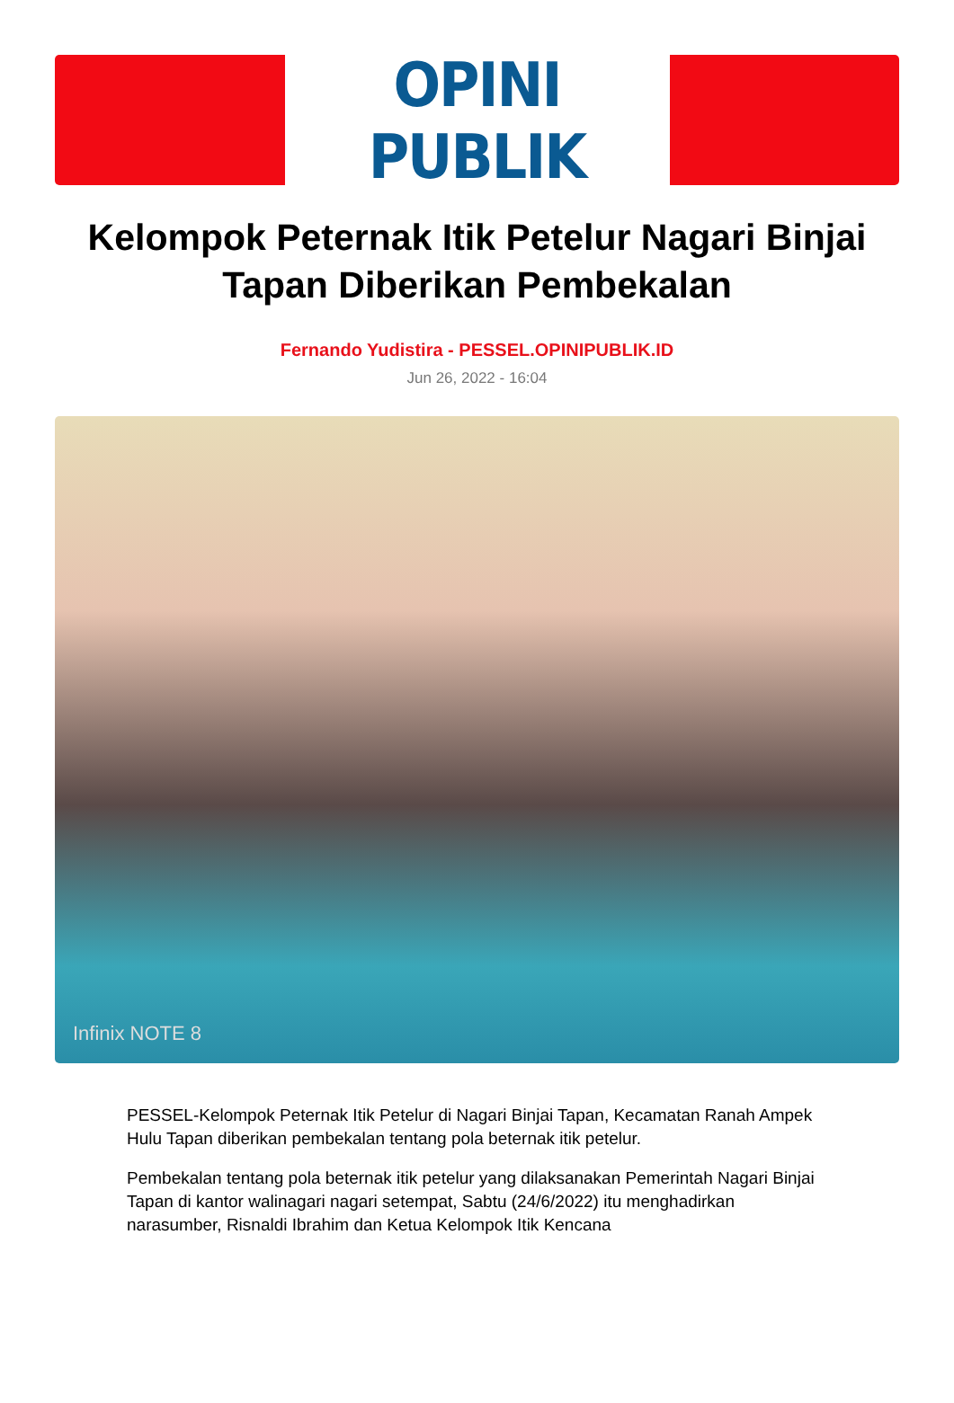OPINI PUBLIK
Kelompok Peternak Itik Petelur Nagari Binjai Tapan Diberikan Pembekalan
Fernando Yudistira - PESSEL.OPINIPUBLIK.ID
Jun 26, 2022 - 16:04
Infinix NOTE 8
PESSEL-Kelompok Peternak Itik Petelur di Nagari Binjai Tapan, Kecamatan Ranah Ampek Hulu Tapan diberikan pembekalan tentang pola beternak itik petelur.
Pembekalan tentang pola beternak itik petelur yang dilaksanakan Pemerintah Nagari Binjai Tapan di kantor walinagari nagari setempat, Sabtu (24/6/2022) itu menghadirkan narasumber, Risnaldi Ibrahim dan Ketua Kelompok Itik Kencana